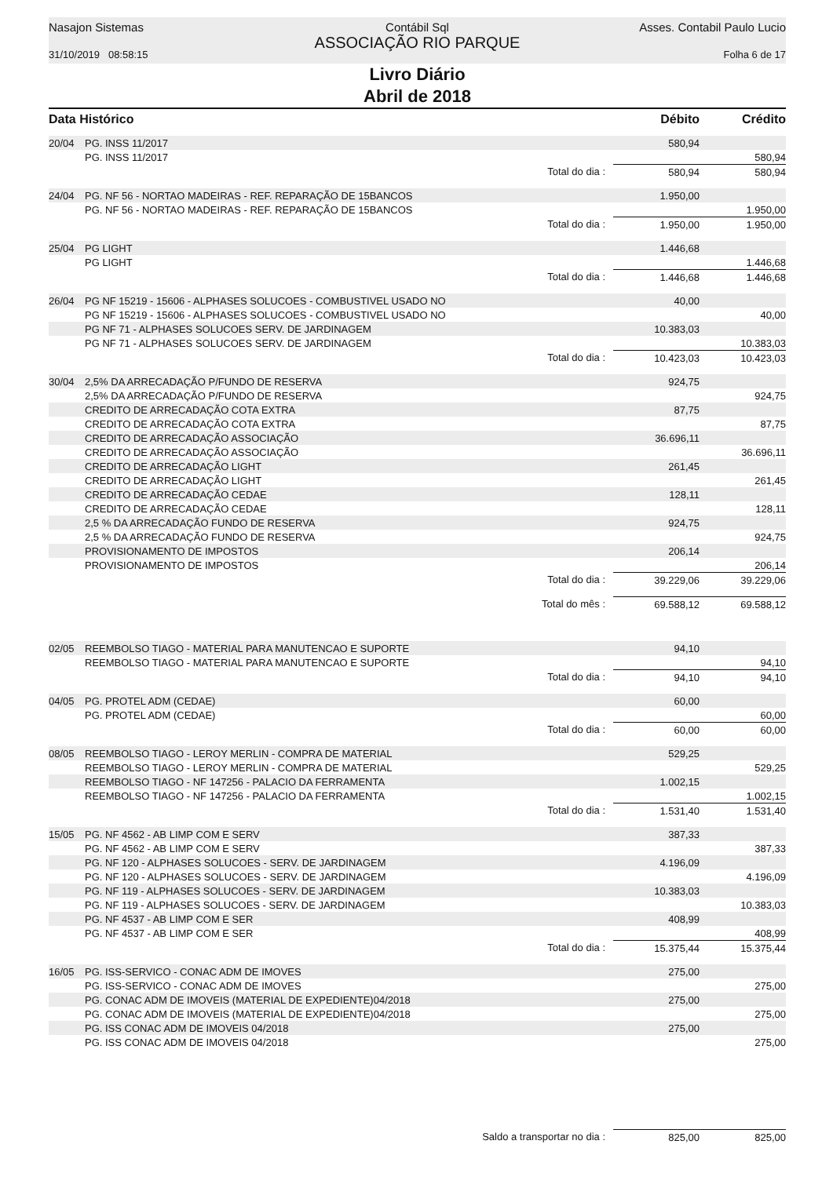Nasajon Sistemas
31/10/2019 08:58:15
Contábil Sql
ASSOCIAÇÃO RIO PARQUE
Asses. Contabil Paulo Lucio
Folha 6 de 17
Livro Diário
Abril de 2018
| Data Histórico | | | Débito | Crédito |
| --- | --- | --- | --- | --- |
| 20/04 | PG. INSS 11/2017 | | 580,94 | |
| | PG. INSS 11/2017 | | | 580,94 |
| | | Total do dia : | 580,94 | 580,94 |
| 24/04 | PG. NF 56 - NORTAO MADEIRAS - REF. REPARAÇÃO DE 15BANCOS | | 1.950,00 | |
| | PG. NF 56 - NORTAO MADEIRAS - REF. REPARAÇÃO DE 15BANCOS | | | 1.950,00 |
| | | Total do dia : | 1.950,00 | 1.950,00 |
| 25/04 | PG LIGHT | | 1.446,68 | |
| | PG LIGHT | | | 1.446,68 |
| | | Total do dia : | 1.446,68 | 1.446,68 |
| 26/04 | PG NF 15219 - 15606 - ALPHASES SOLUCOES - COMBUSTIVEL USADO NO | | 40,00 | |
| | PG NF 15219 - 15606 - ALPHASES SOLUCOES - COMBUSTIVEL USADO NO | | | 40,00 |
| | PG NF 71 - ALPHASES SOLUCOES SERV. DE JARDINAGEM | | 10.383,03 | |
| | PG NF 71 - ALPHASES SOLUCOES SERV. DE JARDINAGEM | | | 10.383,03 |
| | | Total do dia : | 10.423,03 | 10.423,03 |
| 30/04 | 2,5% DA ARRECADAÇÃO P/FUNDO DE RESERVA | | 924,75 | |
| | 2,5% DA ARRECADAÇÃO P/FUNDO DE RESERVA | | | 924,75 |
| | CREDITO DE ARRECADAÇÃO COTA EXTRA | | 87,75 | |
| | CREDITO DE ARRECADAÇÃO COTA EXTRA | | | 87,75 |
| | CREDITO DE ARRECADAÇÃO ASSOCIAÇÃO | | 36.696,11 | |
| | CREDITO DE ARRECADAÇÃO ASSOCIAÇÃO | | | 36.696,11 |
| | CREDITO DE ARRECADAÇÃO LIGHT | | 261,45 | |
| | CREDITO DE ARRECADAÇÃO LIGHT | | | 261,45 |
| | CREDITO DE ARRECADAÇÃO CEDAE | | 128,11 | |
| | CREDITO DE ARRECADAÇÃO CEDAE | | | 128,11 |
| | 2,5 % DA ARRECADAÇÃO FUNDO DE RESERVA | | 924,75 | |
| | 2,5 % DA ARRECADAÇÃO FUNDO DE RESERVA | | | 924,75 |
| | PROVISIONAMENTO DE IMPOSTOS | | 206,14 | |
| | PROVISIONAMENTO DE IMPOSTOS | | | 206,14 |
| | | Total do dia : | 39.229,06 | 39.229,06 |
| | | Total do mês : | 69.588,12 | 69.588,12 |
| 02/05 | REEMBOLSO TIAGO - MATERIAL PARA MANUTENCAO E SUPORTE | | 94,10 | |
| | REEMBOLSO TIAGO - MATERIAL PARA MANUTENCAO E SUPORTE | | | 94,10 |
| | | Total do dia : | 94,10 | 94,10 |
| 04/05 | PG. PROTEL ADM (CEDAE) | | 60,00 | |
| | PG. PROTEL ADM (CEDAE) | | | 60,00 |
| | | Total do dia : | 60,00 | 60,00 |
| 08/05 | REEMBOLSO TIAGO - LEROY MERLIN - COMPRA DE MATERIAL | | 529,25 | |
| | REEMBOLSO TIAGO - LEROY MERLIN - COMPRA DE MATERIAL | | | 529,25 |
| | REEMBOLSO TIAGO - NF 147256 - PALACIO DA FERRAMENTA | | 1.002,15 | |
| | REEMBOLSO TIAGO - NF 147256 - PALACIO DA FERRAMENTA | | | 1.002,15 |
| | | Total do dia : | 1.531,40 | 1.531,40 |
| 15/05 | PG. NF 4562 - AB LIMP COM E SERV | | 387,33 | |
| | PG. NF 4562 - AB LIMP COM E SERV | | | 387,33 |
| | PG. NF 120 - ALPHASES SOLUCOES - SERV. DE JARDINAGEM | | 4.196,09 | |
| | PG. NF 120 - ALPHASES SOLUCOES - SERV. DE JARDINAGEM | | | 4.196,09 |
| | PG. NF 119 - ALPHASES SOLUCOES - SERV. DE JARDINAGEM | | 10.383,03 | |
| | PG. NF 119 - ALPHASES SOLUCOES - SERV. DE JARDINAGEM | | | 10.383,03 |
| | PG. NF 4537 - AB LIMP COM E SER | | 408,99 | |
| | PG. NF 4537 - AB LIMP COM E SER | | | 408,99 |
| | | Total do dia : | 15.375,44 | 15.375,44 |
| 16/05 | PG. ISS-SERVICO - CONAC ADM DE IMOVES | | 275,00 | |
| | PG. ISS-SERVICO - CONAC ADM DE IMOVES | | | 275,00 |
| | PG. CONAC ADM DE IMOVEIS (MATERIAL DE EXPEDIENTE)04/2018 | | 275,00 | |
| | PG. CONAC ADM DE IMOVEIS (MATERIAL DE EXPEDIENTE)04/2018 | | | 275,00 |
| | PG. ISS CONAC ADM DE IMOVEIS 04/2018 | | 275,00 | |
| | PG. ISS CONAC ADM DE IMOVEIS 04/2018 | | | 275,00 |
| | | Saldo a transportar no dia : | 825,00 | 825,00 |